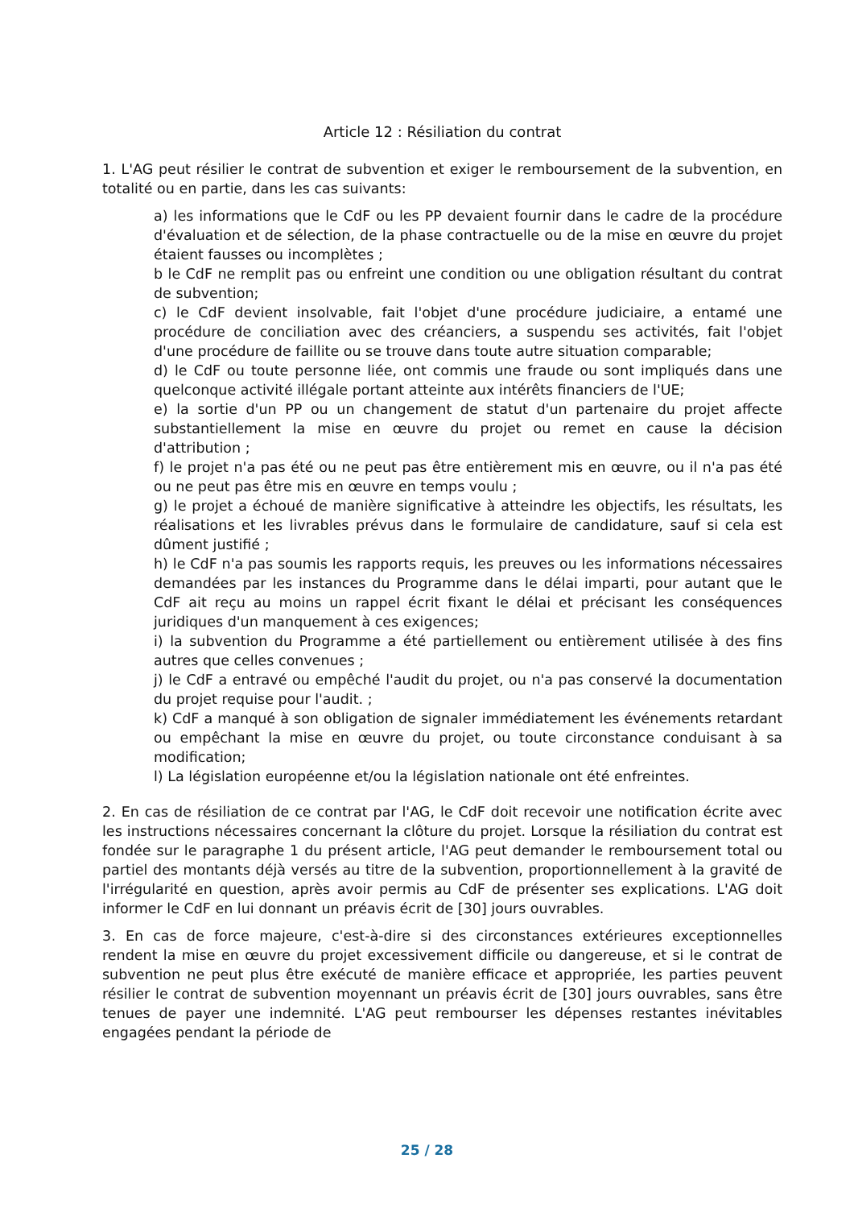Article 12 : Résiliation du contrat
1. L'AG peut résilier le contrat de subvention et exiger le remboursement de la subvention, en totalité ou en partie, dans les cas suivants:
a) les informations que le CdF ou les PP devaient fournir dans le cadre de la procédure d'évaluation et de sélection, de la phase contractuelle ou de la mise en œuvre du projet étaient fausses ou incomplètes ;
b le CdF ne remplit pas ou enfreint une condition ou une obligation résultant du contrat de subvention;
c) le CdF devient insolvable, fait l'objet d'une procédure judiciaire, a entamé une procédure de conciliation avec des créanciers, a suspendu ses activités, fait l'objet d'une procédure de faillite ou se trouve dans toute autre situation comparable;
d) le CdF ou toute personne liée, ont commis une fraude ou sont impliqués dans une quelconque activité illégale portant atteinte aux intérêts financiers de l'UE;
e) la sortie d'un PP ou un changement de statut d'un partenaire du projet affecte substantiellement la mise en œuvre du projet ou remet en cause la décision d'attribution ;
f) le projet n'a pas été ou ne peut pas être entièrement mis en œuvre, ou il n'a pas été ou ne peut pas être mis en œuvre en temps voulu ;
g) le projet a échoué de manière significative à atteindre les objectifs, les résultats, les réalisations et les livrables prévus dans le formulaire de candidature, sauf si cela est dûment justifié ;
h) le CdF n'a pas soumis les rapports requis, les preuves ou les informations nécessaires demandées par les instances du Programme dans le délai imparti, pour autant que le CdF ait reçu au moins un rappel écrit fixant le délai et précisant les conséquences juridiques d'un manquement à ces exigences;
i) la subvention du Programme a été partiellement ou entièrement utilisée à des fins autres que celles convenues ;
j) le CdF a entravé ou empêché l'audit du projet, ou n'a pas conservé la documentation du projet requise pour l'audit. ;
k) CdF a manqué à son obligation de signaler immédiatement les événements retardant ou empêchant la mise en œuvre du projet, ou toute circonstance conduisant à sa modification;
l) La législation européenne et/ou la législation nationale ont été enfreintes.
2. En cas de résiliation de ce contrat par l'AG, le CdF doit recevoir une notification écrite avec les instructions nécessaires concernant la clôture du projet. Lorsque la résiliation du contrat est fondée sur le paragraphe 1 du présent article, l'AG peut demander le remboursement total ou partiel des montants déjà versés au titre de la subvention, proportionnellement à la gravité de l'irrégularité en question, après avoir permis au CdF de présenter ses explications. L'AG doit informer le CdF en lui donnant un préavis écrit de [30] jours ouvrables.
3. En cas de force majeure, c'est-à-dire si des circonstances extérieures exceptionnelles rendent la mise en œuvre du projet excessivement difficile ou dangereuse, et si le contrat de subvention ne peut plus être exécuté de manière efficace et appropriée, les parties peuvent résilier le contrat de subvention moyennant un préavis écrit de [30] jours ouvrables, sans être tenues de payer une indemnité. L'AG peut rembourser les dépenses restantes inévitables engagées pendant la période de
25 / 28